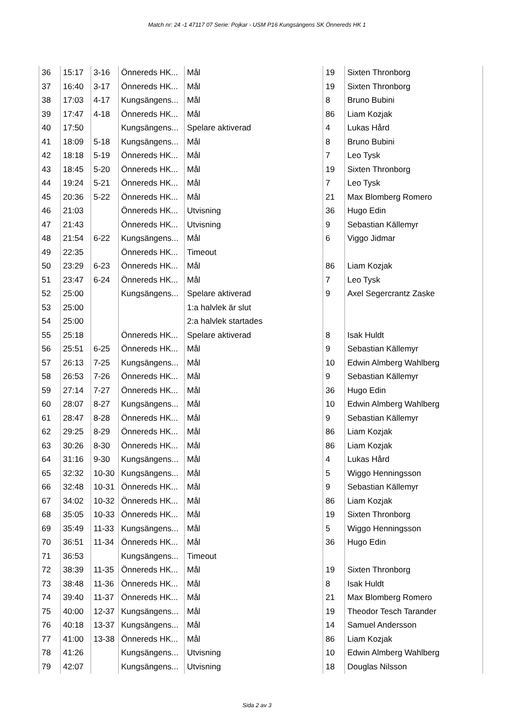Match nr: 24 -1 47117 07 Serie: Pojkar - USM P16 Kungsängens SK Önnereds HK 1
| 36 | 15:17 | 3-16 | Önnereds HK... | Mål | 19 | Sixten Thronborg |
| 37 | 16:40 | 3-17 | Önnereds HK... | Mål | 19 | Sixten Thronborg |
| 38 | 17:03 | 4-17 | Kungsängens... | Mål | 8 | Bruno Bubini |
| 39 | 17:47 | 4-18 | Önnereds HK... | Mål | 86 | Liam Kozjak |
| 40 | 17:50 | | Kungsängens... | Spelare aktiverad | 4 | Lukas Hård |
| 41 | 18:09 | 5-18 | Kungsängens... | Mål | 8 | Bruno Bubini |
| 42 | 18:18 | 5-19 | Önnereds HK... | Mål | 7 | Leo Tysk |
| 43 | 18:45 | 5-20 | Önnereds HK... | Mål | 19 | Sixten Thronborg |
| 44 | 19:24 | 5-21 | Önnereds HK... | Mål | 7 | Leo Tysk |
| 45 | 20:36 | 5-22 | Önnereds HK... | Mål | 21 | Max Blomberg Romero |
| 46 | 21:03 | | Önnereds HK... | Utvisning | 36 | Hugo Edin |
| 47 | 21:43 | | Önnereds HK... | Utvisning | 9 | Sebastian Källemyr |
| 48 | 21:54 | 6-22 | Kungsängens... | Mål | 6 | Viggo Jidmar |
| 49 | 22:35 | | Önnereds HK... | Timeout | | |
| 50 | 23:29 | 6-23 | Önnereds HK... | Mål | 86 | Liam Kozjak |
| 51 | 23:47 | 6-24 | Önnereds HK... | Mål | 7 | Leo Tysk |
| 52 | 25:00 | | Kungsängens... | Spelare aktiverad | 9 | Axel Segercrantz Zaske |
| 53 | 25:00 | | | 1:a halvlek är slut | | |
| 54 | 25:00 | | | 2:a halvlek startades | | |
| 55 | 25:18 | | Önnereds HK... | Spelare aktiverad | 8 | Isak Huldt |
| 56 | 25:51 | 6-25 | Önnereds HK... | Mål | 9 | Sebastian Källemyr |
| 57 | 26:13 | 7-25 | Kungsängens... | Mål | 10 | Edwin Almberg Wahlberg |
| 58 | 26:53 | 7-26 | Önnereds HK... | Mål | 9 | Sebastian Källemyr |
| 59 | 27:14 | 7-27 | Önnereds HK... | Mål | 36 | Hugo Edin |
| 60 | 28:07 | 8-27 | Kungsängens... | Mål | 10 | Edwin Almberg Wahlberg |
| 61 | 28:47 | 8-28 | Önnereds HK... | Mål | 9 | Sebastian Källemyr |
| 62 | 29:25 | 8-29 | Önnereds HK... | Mål | 86 | Liam Kozjak |
| 63 | 30:26 | 8-30 | Önnereds HK... | Mål | 86 | Liam Kozjak |
| 64 | 31:16 | 9-30 | Kungsängens... | Mål | 4 | Lukas Hård |
| 65 | 32:32 | 10-30 | Kungsängens... | Mål | 5 | Wiggo Henningsson |
| 66 | 32:48 | 10-31 | Önnereds HK... | Mål | 9 | Sebastian Källemyr |
| 67 | 34:02 | 10-32 | Önnereds HK... | Mål | 86 | Liam Kozjak |
| 68 | 35:05 | 10-33 | Önnereds HK... | Mål | 19 | Sixten Thronborg |
| 69 | 35:49 | 11-33 | Kungsängens... | Mål | 5 | Wiggo Henningsson |
| 70 | 36:51 | 11-34 | Önnereds HK... | Mål | 36 | Hugo Edin |
| 71 | 36:53 | | Kungsängens... | Timeout | | |
| 72 | 38:39 | 11-35 | Önnereds HK... | Mål | 19 | Sixten Thronborg |
| 73 | 38:48 | 11-36 | Önnereds HK... | Mål | 8 | Isak Huldt |
| 74 | 39:40 | 11-37 | Önnereds HK... | Mål | 21 | Max Blomberg Romero |
| 75 | 40:00 | 12-37 | Kungsängens... | Mål | 19 | Theodor Tesch Tarander |
| 76 | 40:18 | 13-37 | Kungsängens... | Mål | 14 | Samuel Andersson |
| 77 | 41:00 | 13-38 | Önnereds HK... | Mål | 86 | Liam Kozjak |
| 78 | 41:26 | | Kungsängens... | Utvisning | 10 | Edwin Almberg Wahlberg |
| 79 | 42:07 | | Kungsängens... | Utvisning | 18 | Douglas Nilsson |
Sida 2 av 3